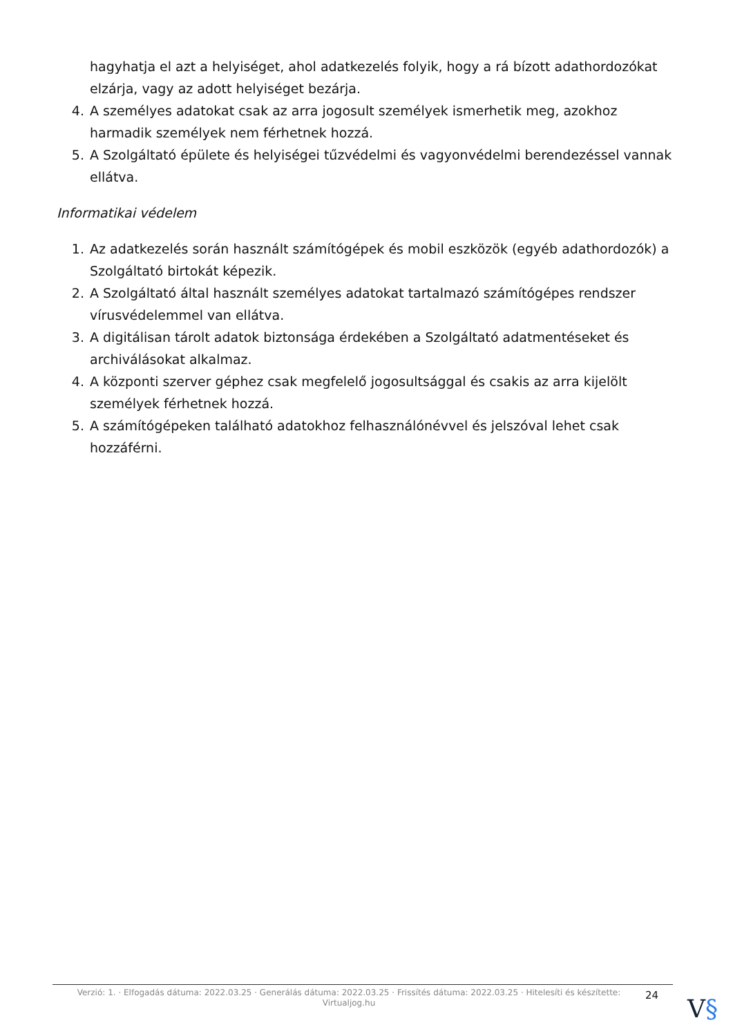hagyhatja el azt a helyiséget, ahol adatkezelés folyik, hogy a rá bízott adathordozókat elzárja, vagy az adott helyiséget bezárja.
4. A személyes adatokat csak az arra jogosult személyek ismerhetik meg, azokhoz harmadik személyek nem férhetnek hozzá.
5. A Szolgáltató épülete és helyiségei tűzvédelmi és vagyonvédelmi berendezéssel vannak ellátva.
Informatikai védelem
1. Az adatkezelés során használt számítógépek és mobil eszközök (egyéb adathordozók) a Szolgáltató birtokát képezik.
2. A Szolgáltató által használt személyes adatokat tartalmazó számítógépes rendszer vírusvédelemmel van ellátva.
3. A digitálisan tárolt adatok biztonsága érdekében a Szolgáltató adatmentéseket és archiválásokat alkalmaz.
4. A központi szerver géphez csak megfelelő jogosultsággal és csakis az arra kijelölt személyek férhetnek hozzá.
5. A számítógépeken található adatokhoz felhasználónévvel és jelszóval lehet csak hozzáférni.
Verzió: 1. · Elfogadás dátuma: 2022.03.25 · Generálás dátuma: 2022.03.25 · Frissítés dátuma: 2022.03.25 · Hitelesíti és készítette: Virtualjog.hu
24
V§